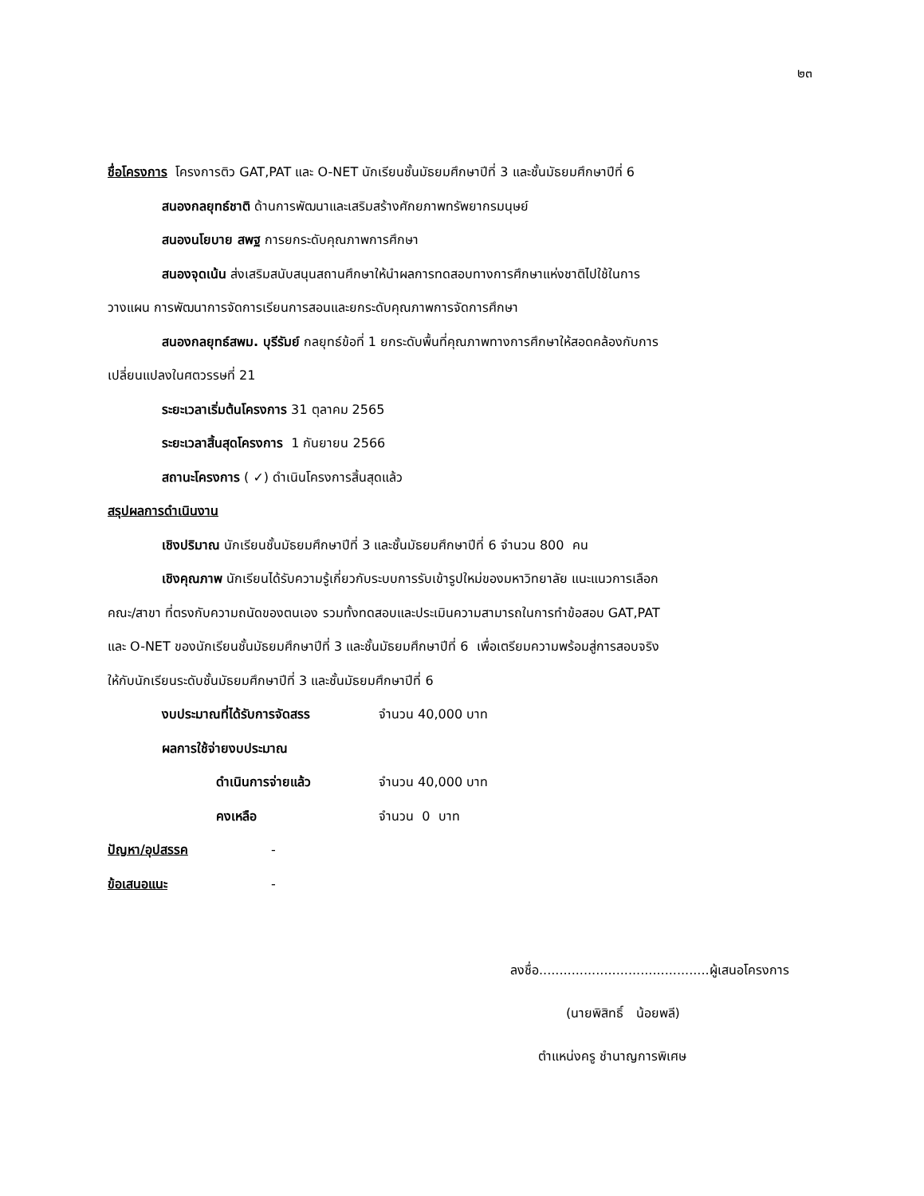๒๓
ชื่อโครงการ โครงการติว GAT,PAT และ O-NET นักเรียนชั้นมัธยมศึกษาปีที่ 3 และชั้นมัธยมศึกษาปีที่ 6
สนองกลยุทธ์ชาติ ด้านการพัฒนาและเสริมสร้างศักยภาพทรัพยากรมนุษย์
สนองนโยบาย สพฐ การยกระดับคุณภาพการศึกษา
สนองจุดเน้น ส่งเสริมสนับสนุนสถานศึกษาให้นำผลการทดสอบทางการศึกษาแห่งชาติไปใช้ในการ
วางแผน การพัฒนาการจัดการเรียนการสอนและยกระดับคุณภาพการจัดการศึกษา
สนองกลยุทธ์สพม. บุรีรัมย์ กลยุทธ์ข้อที่ 1 ยกระดับพื้นที่คุณภาพทางการศึกษาให้สอดคล้องกับการ
เปลี่ยนแปลงในศตวรรษที่ 21
ระยะเวลาเริ่มต้นโครงการ 31 ตุลาคม 2565
ระยะเวลาสิ้นสุดโครงการ 1 กันยายน 2566
สถานะโครงการ ( ✓) ดำเนินโครงการสิ้นสุดแล้ว
สรุปผลการดำเนินงาน
เชิงปริมาณ นักเรียนชั้นมัธยมศึกษาปีที่ 3 และชั้นมัธยมศึกษาปีที่ 6 จำนวน 800 คน
เชิงคุณภาพ นักเรียนได้รับความรู้เกี่ยวกับระบบการรับเข้ารูปใหม่ของมหาวิทยาลัย แนะแนวการเลือก
คณะ/สาขา ที่ตรงกับความถนัดของตนเอง รวมทั้งทดสอบและประเมินความสามารถในการทำข้อสอบ GAT,PAT
และ O-NET ของนักเรียนชั้นมัธยมศึกษาปีที่ 3 และชั้นมัธยมศึกษาปีที่ 6 เพื่อเตรียมความพร้อมสู่การสอบจริง
ให้กับนักเรียนระดับชั้นมัธยมศึกษาปีที่ 3 และชั้นมัธยมศึกษาปีที่ 6
งบประมาณที่ได้รับการจัดสรร จำนวน 40,000 บาท
ผลการใช้จ่ายงบประมาณ
ดำเนินการจ่ายแล้ว จำนวน 40,000 บาท
คงเหลือ จำนวน 0 บาท
ปัญหา/อุปสรรค -
ข้อเสนอแนะ -
ลงชื่อ..........................................ผู้เสนอโครงการ
(นายพิสิทธิ์ น้อยพลี)
ตำแหน่งครู ชำนาญการพิเศษ